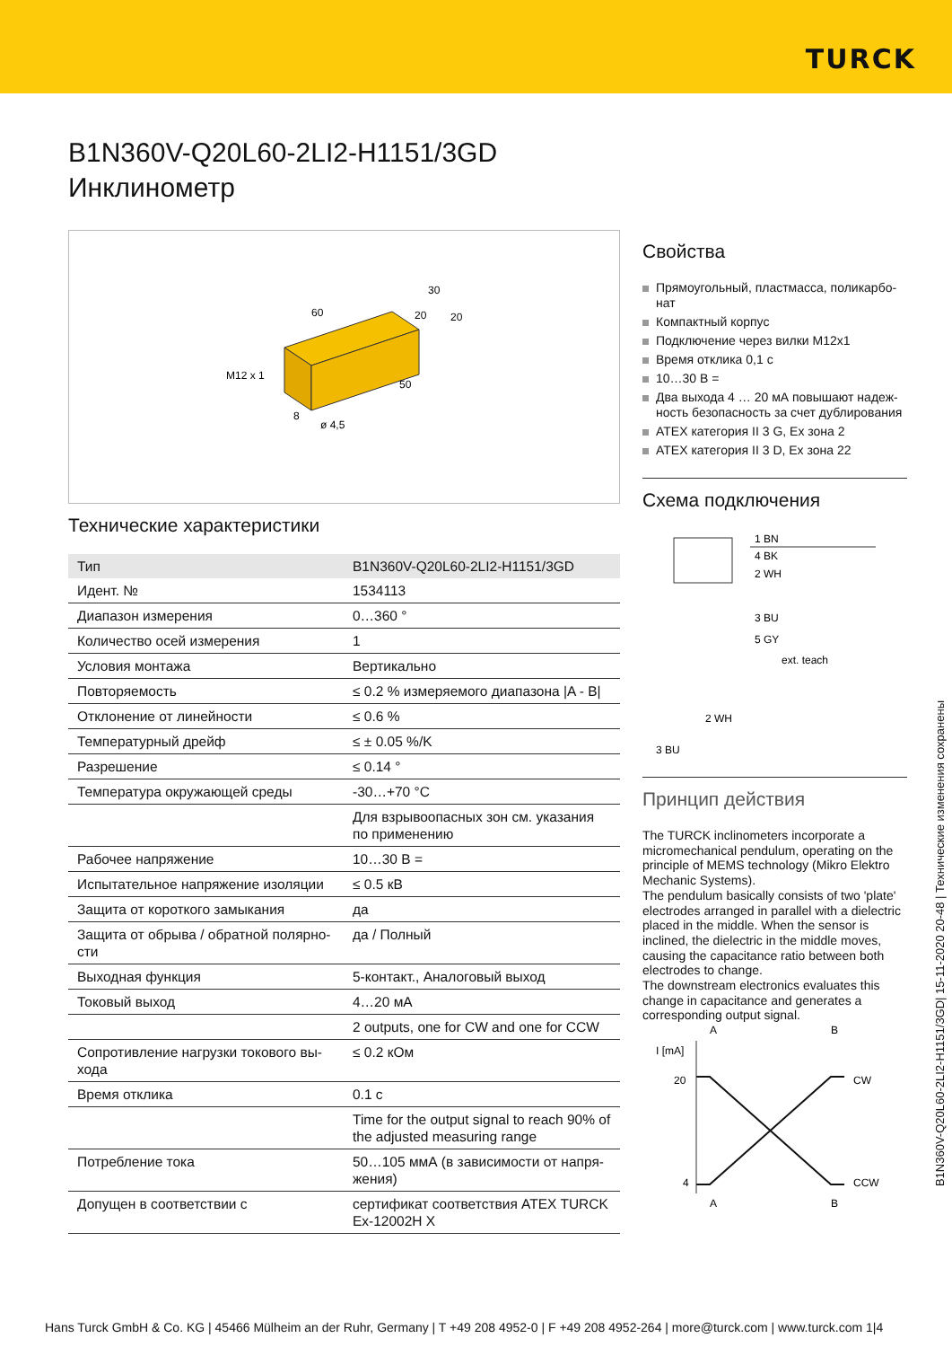TURCK
B1N360V-Q20L60-2LI2-H1151/3GD
Инклинометр
M12 x 1
60
30
20
20
50
8
ø 4,5
Технические характеристики
| Тип | B1N360V-Q20L60-2LI2-H1151/3GD |
| Идент. № | 1534113 |
| Диапазон измерения | 0…360 ° |
| Количество осей измерения | 1 |
| Условия монтажа | Вертикально |
| Повторяемость | ≤ 0.2 % измеряемого диапазона /A - B/ |
| Отклонение от линейности | ≤ 0.6 % |
| Температурный дрейф | ≤ ± 0.05 %/K |
| Разрешение | ≤ 0.14 ° |
| Температура окружающей среды | -30…+70 °C |
| | Для взрывоопасных зон см. указания по применению |
| Рабочее напряжение | 10…30 В = |
| Испытательное напряжение изоляции | ≤ 0.5 кВ |
| Защита от короткого замыкания | да |
| Защита от обрыва / обратной полярно­сти | да / Полный |
| Выходная функция | 5-контакт., Аналоговый выход |
| Токовый выход | 4…20 мА |
| | 2 outputs, one for CW and one for CCW |
| Сопротивление нагрузки токового вы­хода | ≤ 0.2 кОм |
| Время отклика | 0.1 с |
| | Time for the output signal to reach 90% of the adjusted measuring range |
| Потребление тока | 50…105 ммА (в зависимости от напря­жения) |
| Допущен в соответствии с | сертификат соответствия ATEX TURCK Ex-12002H X |
Свойства
Прямоугольный, пластмасса, поликарбо­нат
Компактный корпус
Подключение через вилки M12x1
Время отклика 0,1 с
10…30 В =
Два выхода 4 … 20 мА повышают надеж­ность безопасность за счет дублирова­ния
ATEX категория II 3 G, Ex зона 2
ATEX категория II 3 D, Ex зона 22
Схема подключения
1 BN
4 BK
2 WH
3 BU
5 GY
ext. teach
2 WH
3 BU
Принцип действия
The TURCK inclinometers incorporate a micromechanical pendulum, operating on the principle of MEMS technology (Mikro Elektro Mechanic Systems).
The pendulum basically consists of two 'plate' electrodes arranged in parallel with a dielectric placed in the middle. When the sensor is inclined, the dielectric in the middle moves, causing the capacitance ratio between both electrodes to change.
The downstream electronics evaluates this change in capacitance and generates a corresponding output signal.
A
B
I [mA]
20
4
CW
CCW
A
B
B1N360V-Q20L60-2LI2-H1151/3GD| 15-11-2020 20-48 | Технические изменения сохранены
Hans Turck GmbH & Co. KG | 45466 Mülheim an der Ruhr, Germany | T +49 208 4952-0 | F +49 208 4952-264 | more@turck.com | www.turck.com 1|4